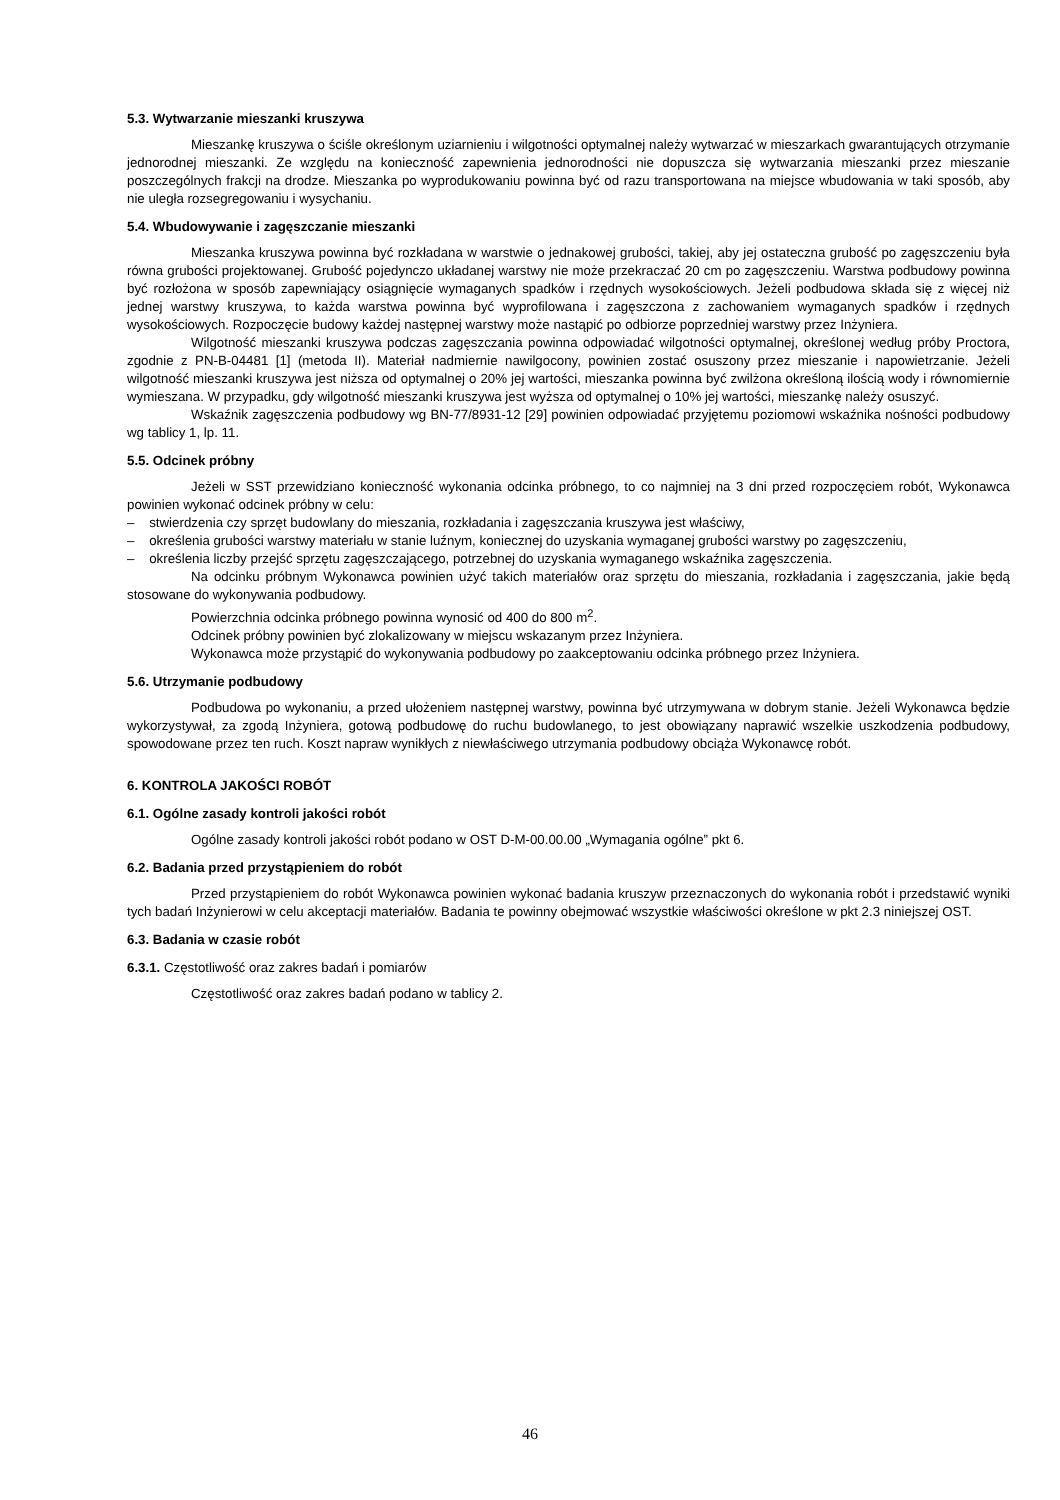5.3. Wytwarzanie mieszanki kruszywa
Mieszankę kruszywa o ściśle określonym uziarnieniu i wilgotności optymalnej należy wytwarzać w mieszarkach gwarantujących otrzymanie jednorodnej mieszanki. Ze względu na konieczność zapewnienia jednorodności nie dopuszcza się wytwarzania mieszanki przez mieszanie poszczególnych frakcji na drodze. Mieszanka po wyprodukowaniu powinna być od razu transportowana na miejsce wbudowania w taki sposób, aby nie uległa rozsegregowaniu i wysychaniu.
5.4. Wbudowywanie i zagęszczanie mieszanki
Mieszanka kruszywa powinna być rozkładana w warstwie o jednakowej grubości, takiej, aby jej ostateczna grubość po zagęszczeniu była równa grubości projektowanej. Grubość pojedynczo układanej warstwy nie może przekraczać 20 cm po zagęszczeniu. Warstwa podbudowy powinna być rozłożona w sposób zapewniający osiągnięcie wymaganych spadków i rzędnych wysokościowych. Jeżeli podbudowa składa się z więcej niż jednej warstwy kruszywa, to każda warstwa powinna być wyprofilowana i zagęszczona z zachowaniem wymaganych spadków i rzędnych wysokościowych. Rozpoczęcie budowy każdej następnej warstwy może nastąpić po odbiorze poprzedniej warstwy przez Inżyniera.
Wilgotność mieszanki kruszywa podczas zagęszczania powinna odpowiadać wilgotności optymalnej, określonej według próby Proctora, zgodnie z PN-B-04481 [1] (metoda II). Materiał nadmiernie nawilgocony, powinien zostać osuszony przez mieszanie i napowietrzanie. Jeżeli wilgotność mieszanki kruszywa jest niższa od optymalnej o 20% jej wartości, mieszanka powinna być zwilżona określoną ilością wody i równomiernie wymieszana. W przypadku, gdy wilgotność mieszanki kruszywa jest wyższa od optymalnej o 10% jej wartości, mieszankę należy osuszyć.
Wskaźnik zagęszczenia podbudowy wg BN-77/8931-12 [29] powinien odpowiadać przyjętemu poziomowi wskaźnika nośności podbudowy wg tablicy 1, lp. 11.
5.5. Odcinek próbny
Jeżeli w SST przewidziano konieczność wykonania odcinka próbnego, to co najmniej na 3 dni przed rozpoczęciem robót, Wykonawca powinien wykonać odcinek próbny w celu:
– stwierdzenia czy sprzęt budowlany do mieszania, rozkładania i zagęszczania kruszywa jest właściwy,
– określenia grubości warstwy materiału w stanie luźnym, koniecznej do uzyskania wymaganej grubości warstwy po zagęszczeniu,
– określenia liczby przejść sprzętu zagęszczającego, potrzebnej do uzyskania wymaganego wskaźnika zagęszczenia.
Na odcinku próbnym Wykonawca powinien użyć takich materiałów oraz sprzętu do mieszania, rozkładania i zagęszczania, jakie będą stosowane do wykonywania podbudowy.
Powierzchnia odcinka próbnego powinna wynosić od 400 do 800 m<sup>2</sup>.
Odcinek próbny powinien być zlokalizowany w miejscu wskazanym przez Inżyniera.
Wykonawca może przystąpić do wykonywania podbudowy po zaakceptowaniu odcinka próbnego przez Inżyniera.
5.6. Utrzymanie podbudowy
Podbudowa po wykonaniu, a przed ułożeniem następnej warstwy, powinna być utrzymywana w dobrym stanie. Jeżeli Wykonawca będzie wykorzystywał, za zgodą Inżyniera, gotową podbudowę do ruchu budowlanego, to jest obowiązany naprawić wszelkie uszkodzenia podbudowy, spowodowane przez ten ruch. Koszt napraw wynikłych z niewłaściwego utrzymania podbudowy obciąża Wykonawcę robót.
6. KONTROLA JAKOŚCI ROBÓT
6.1. Ogólne zasady kontroli jakości robót
Ogólne zasady kontroli jakości robót podano w OST D-M-00.00.00 „Wymagania ogólne” pkt 6.
6.2. Badania przed przystąpieniem do robót
Przed przystąpieniem do robót Wykonawca powinien wykonać badania kruszyw przeznaczonych do wykonania robót i przedstawić wyniki tych badań Inżynierowi w celu akceptacji materiałów. Badania te powinny obejmować wszystkie właściwości określone w pkt 2.3 niniejszej OST.
6.3. Badania w czasie robót
6.3.1. Częstotliwość oraz zakres badań i pomiarów
Częstotliwość oraz zakres badań podano w tablicy 2.
46